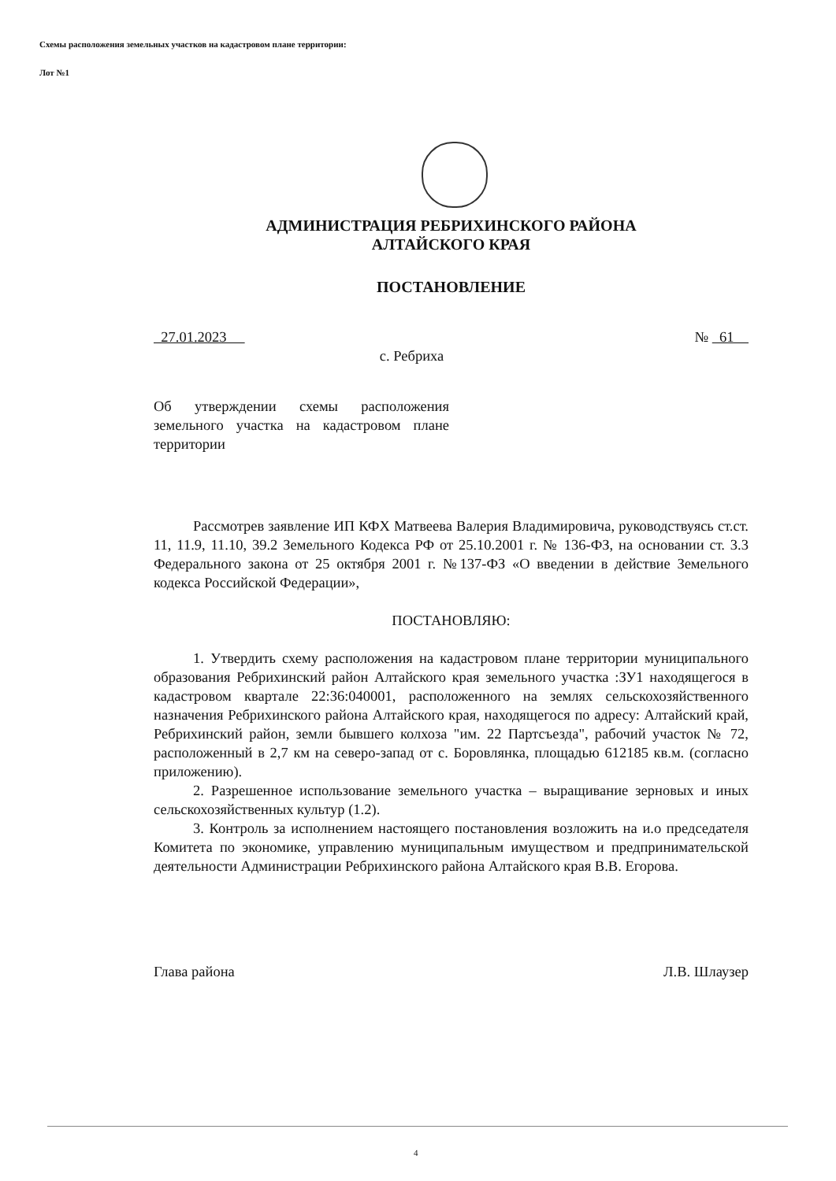Схемы расположения земельных участков на кадастровом плане территории:
Лот №1
АДМИНИСТРАЦИЯ РЕБРИХИНСКОГО РАЙОНА
АЛТАЙСКОГО КРАЯ
ПОСТАНОВЛЕНИЕ
27.01.2023 № 61
с. Ребриха
Об утверждении схемы расположения земельного участка на кадастровом плане территории
Рассмотрев заявление ИП КФХ Матвеева Валерия Владимировича, руководствуясь ст.ст. 11, 11.9, 11.10, 39.2 Земельного Кодекса РФ от 25.10.2001 г. № 136-ФЗ, на основании ст. 3.3 Федерального закона от 25 октября 2001 г. №137-ФЗ «О введении в действие Земельного кодекса Российской Федерации»,
ПОСТАНОВЛЯЮ:
1. Утвердить схему расположения на кадастровом плане территории муниципального образования Ребрихинский район Алтайского края земельного участка :ЗУ1 находящегося в кадастровом квартале 22:36:040001, расположенного на землях сельскохозяйственного назначения Ребрихинского района Алтайского края, находящегося по адресу: Алтайский край, Ребрихинский район, земли бывшего колхоза "им. 22 Партсъезда", рабочий участок № 72, расположенный в 2,7 км на северо-запад от с. Боровлянка, площадью 612185 кв.м. (согласно приложению).
2. Разрешенное использование земельного участка – выращивание зерновых и иных сельскохозяйственных культур (1.2).
3. Контроль за исполнением настоящего постановления возложить на и.о председателя Комитета по экономике, управлению муниципальным имуществом и предпринимательской деятельности Администрации Ребрихинского района Алтайского края В.В. Егорова.
Глава района Л.В. Шлаузер
4